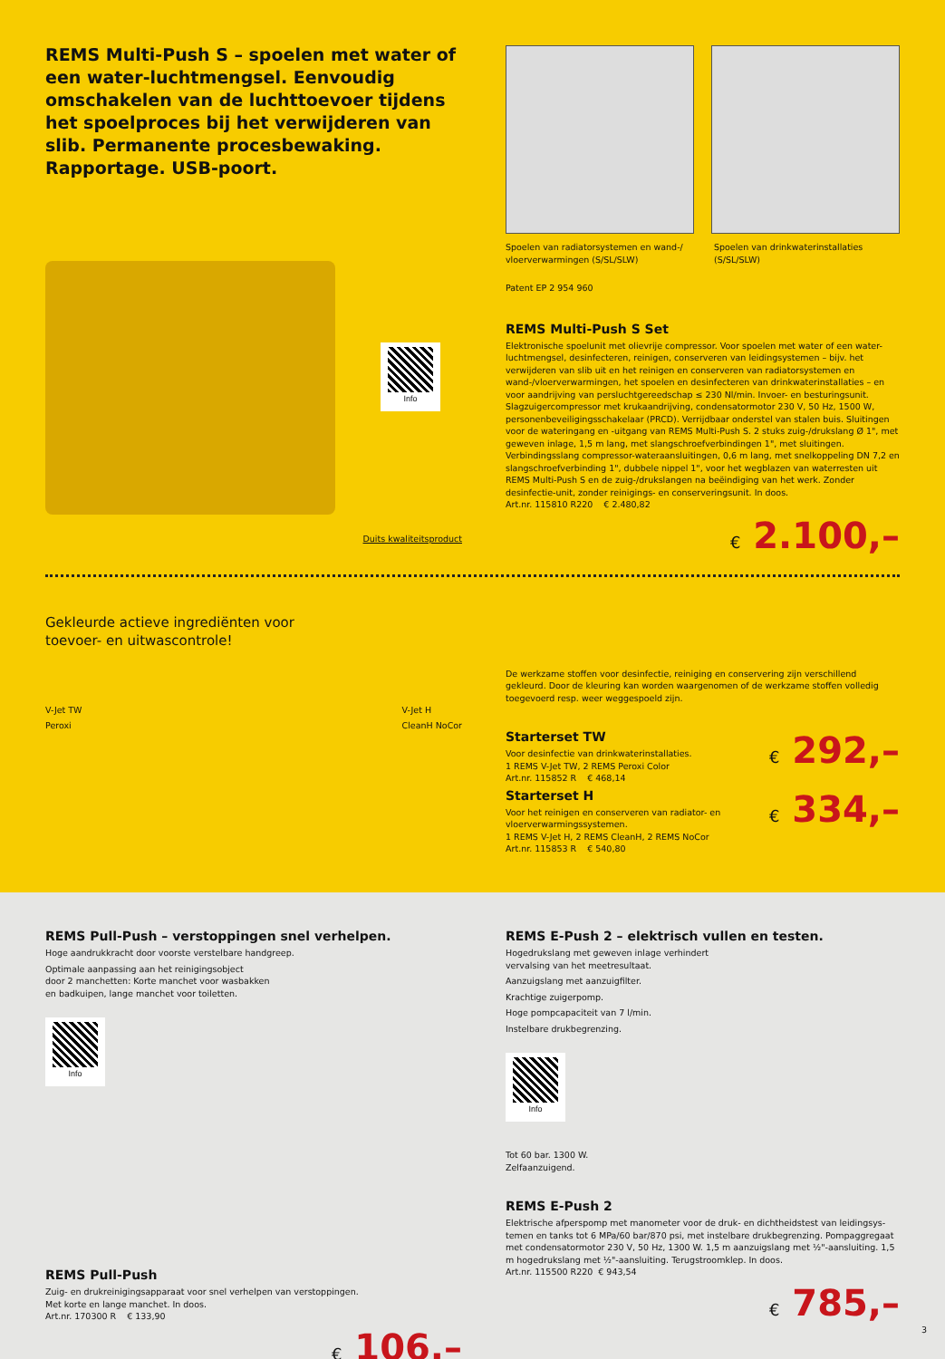REMS Multi-Push S – spoelen met water of een water-luchtmengsel. Eenvoudig omschakelen van de luchttoevoer tijdens het spoelproces bij het verwijderen van slib. Permanente procesbe­waking. Rapportage. USB-poort.
Info
Duits kwaliteitsproduct
Spoelen van radiatorsystemen en wand-/ vloerverwarmingen (S/SL/SLW)
Spoelen van drinkwaterinstallaties (S/SL/SLW)
Patent EP 2 954 960
REMS Multi-Push S Set
Elektronische spoelunit met olievrije compressor. Voor spoelen met water of een water-luchtmengsel, desinfecteren, reinigen, conserveren van leidingsystemen – bijv. het verwijderen van slib uit en het reinigen en conserveren van radiatorsystemen en wand-/vloerverwarmingen, het spoelen en desinfecteren van drinkwaterinstallaties – en voor aandrijving van persluchtgereedschap ≤ 230 Nl/min. Invoer- en besturingsunit. Slagzuigercompressor met krukaandrijving, condensatormotor 230 V, 50 Hz, 1500 W, personenbeveiligingsschakelaar (PRCD). Verrijdbaar onderstel van stalen buis. Sluitingen voor de wateringang en -uitgang van REMS Multi-Push S. 2 stuks zuig-/drukslang Ø 1", met geweven inlage, 1,5 m lang, met slangschroefverbindingen 1", met sluitingen. Verbindingsslang compressor-wateraansluitingen, 0,6 m lang, met snelkoppeling DN 7,2 en slangschroefverbinding 1", dubbele nippel 1", voor het wegblazen van waterresten uit REMS Multi-Push S en de zuig-/drukslangen na beëindiging van het werk. Zonder desinfectie-unit, zonder reinigings- en conserveringsunit. In doos.
Art.nr. 115810 R220 € 2.480,82
€ 2.100,–
Gekleurde actieve ingrediënten voor
toevoer- en uitwascontrole!
V-Jet TW
Peroxi
V-Jet H
CleanH NoCor
De werkzame stoffen voor desinfectie, reiniging en conservering zijn verschillend gekleurd. Door de kleuring kan worden waargenomen of de werkzame stoffen volledig toegevoerd resp. weer weggespoeld zijn.
Starterset TW
Voor desinfectie van drinkwaterinstallaties.
1 REMS V-Jet TW, 2 REMS Peroxi Color
Art.nr. 115852 R € 468,14
€ 292,–
Starterset H
Voor het reinigen en conserveren van radiator- en
vloerverwarmingssystemen.
1 REMS V-Jet H, 2 REMS CleanH, 2 REMS NoCor
Art.nr. 115853 R € 540,80
€ 334,–
REMS Pull-Push – verstoppingen snel verhelpen.
Hoge aandrukkracht door voorste verstelbare handgreep.
Optimale aanpassing aan het reinigingsobject
door 2 manchetten: Korte manchet voor wasbakken
en badkuipen, lange manchet voor toiletten.
Info
REMS Pull-Push
Zuig- en drukreinigingsapparaat voor snel verhelpen van verstoppingen.
Met korte en lange manchet. In doos.
Art.nr. 170300 R € 133,90
€ 106,–
REMS E-Push 2 – elektrisch vullen en testen.
Hogedrukslang met geweven inlage verhindert
vervalsing van het meetresultaat.
Aanzuigslang met aanzuigfilter.
Krachtige zuigerpomp.
Hoge pompcapaciteit van 7 l/min.
Instelbare drukbegrenzing.
Info
Tot 60 bar. 1300 W.
Zelfaanzuigend.
REMS E-Push 2
Elektrische afperspomp met manometer voor de druk- en dichtheidstest van leidingsys­temen en tanks tot 6 MPa/60 bar/870 psi, met instelbare drukbegrenzing. Pompaggregaat met condensatormotor 230 V, 50 Hz, 1300 W. 1,5 m aanzuigslang met ½"-aansluiting. 1,5 m hogedrukslang met ½"-aansluiting. Terugstroomklep. In doos.
Art.nr. 115500 R220 € 943,54
€ 785,–
3